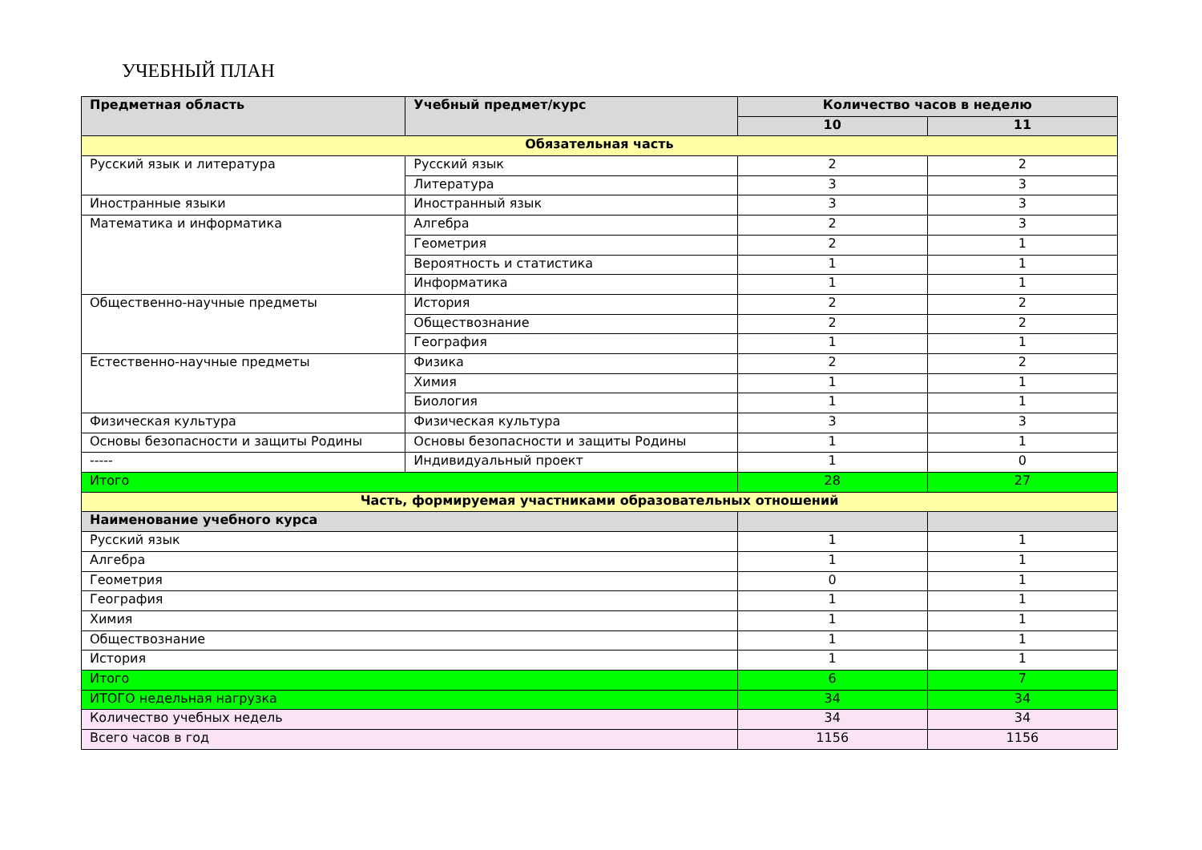УЧЕБНЫЙ ПЛАН
| Предметная область | Учебный предмет/курс | Количество часов в неделю | |
| --- | --- | --- | --- |
| | | 10 | 11 |
| Обязательная часть | | | |
| Русский язык и литература | Русский язык | 2 | 2 |
| | Литература | 3 | 3 |
| Иностранные языки | Иностранный язык | 3 | 3 |
| Математика и информатика | Алгебра | 2 | 3 |
| | Геометрия | 2 | 1 |
| | Вероятность и статистика | 1 | 1 |
| | Информатика | 1 | 1 |
| Общественно-научные предметы | История | 2 | 2 |
| | Обществознание | 2 | 2 |
| | География | 1 | 1 |
| Естественно-научные предметы | Физика | 2 | 2 |
| | Химия | 1 | 1 |
| | Биология | 1 | 1 |
| Физическая культура | Физическая культура | 3 | 3 |
| Основы безопасности и защиты Родины | Основы безопасности и защиты Родины | 1 | 1 |
| ----- | Индивидуальный проект | 1 | 0 |
| Итого | | 28 | 27 |
| Часть, формируемая участниками образовательных отношений | | | |
| Наименование учебного курса | | | |
| Русский язык | | 1 | 1 |
| Алгебра | | 1 | 1 |
| Геометрия | | 0 | 1 |
| География | | 1 | 1 |
| Химия | | 1 | 1 |
| Обществознание | | 1 | 1 |
| История | | 1 | 1 |
| Итого | | 6 | 7 |
| ИТОГО недельная нагрузка | | 34 | 34 |
| Количество учебных недель | | 34 | 34 |
| Всего часов в год | | 1156 | 1156 |